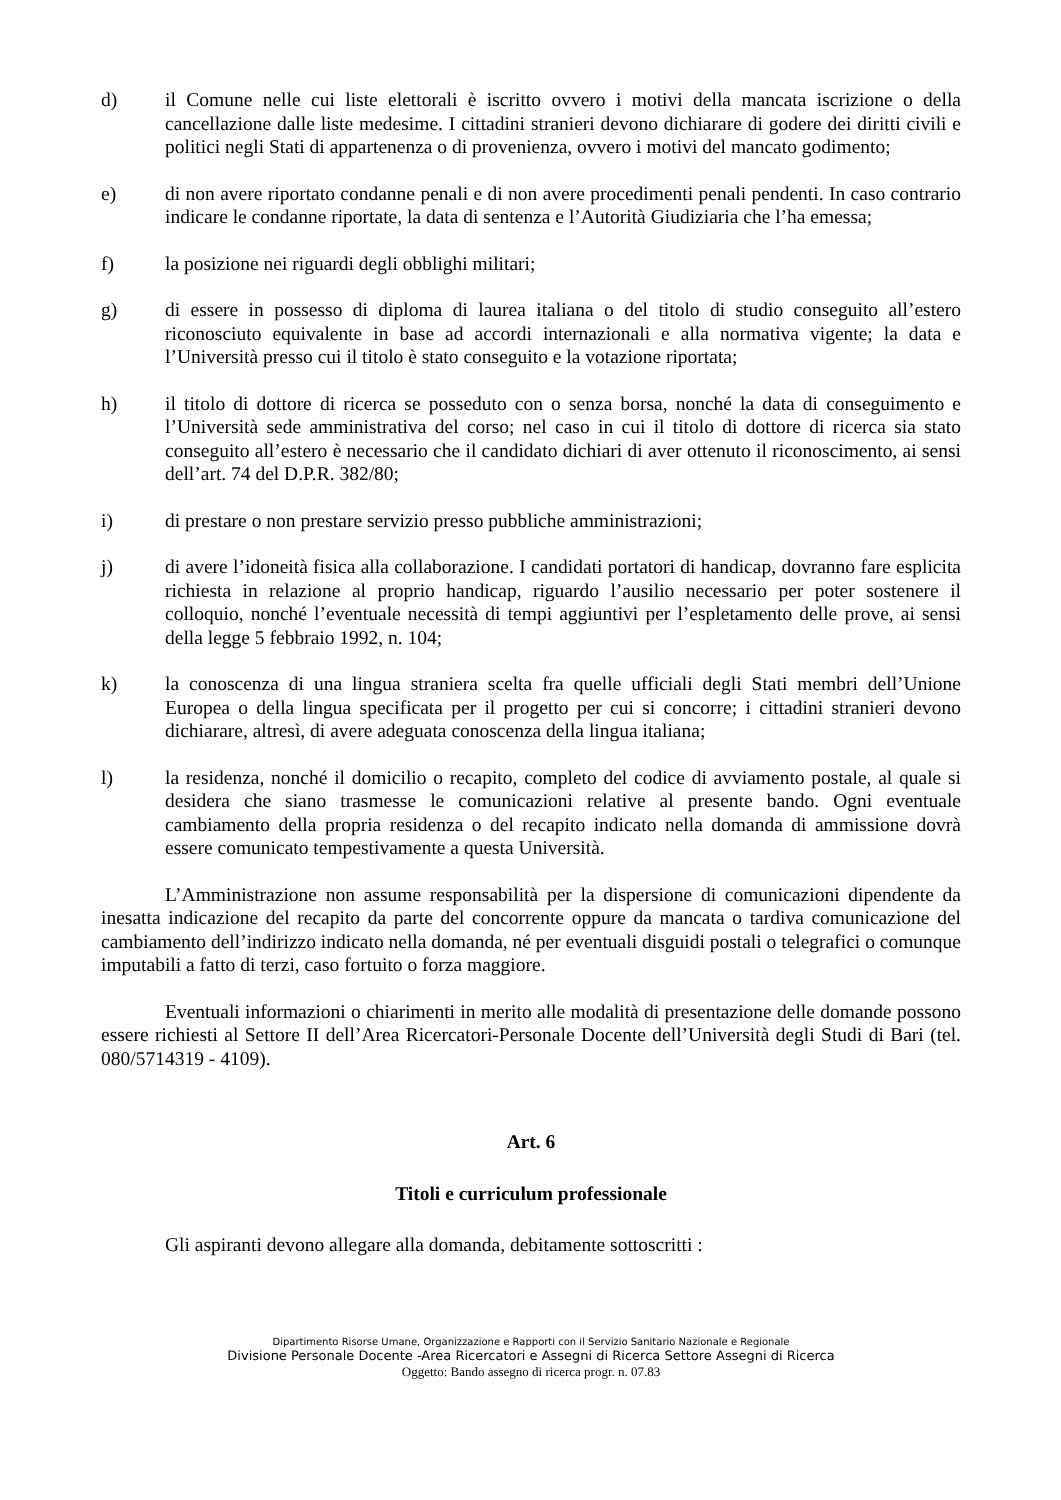d) il Comune nelle cui liste elettorali è iscritto ovvero i motivi della mancata iscrizione o della cancellazione dalle liste medesime. I cittadini stranieri devono dichiarare di godere dei diritti civili e politici negli Stati di appartenenza o di provenienza, ovvero i motivi del mancato godimento;
e) di non avere riportato condanne penali e di non avere procedimenti penali pendenti. In caso contrario indicare le condanne riportate, la data di sentenza e l’Autorità Giudiziaria che l’ha emessa;
f) la posizione nei riguardi degli obblighi militari;
g) di essere in possesso di diploma di laurea italiana o del titolo di studio conseguito all’estero riconosciuto equivalente in base ad accordi internazionali e alla normativa vigente; la data e l’Università presso cui il titolo è stato conseguito e la votazione riportata;
h) il titolo di dottore di ricerca se posseduto con o senza borsa, nonché la data di conseguimento e l’Università sede amministrativa del corso; nel caso in cui il titolo di dottore di ricerca sia stato conseguito all’estero è necessario che il candidato dichiari di aver ottenuto il riconoscimento, ai sensi dell’art. 74 del D.P.R. 382/80;
i) di prestare o non prestare servizio presso pubbliche amministrazioni;
j) di avere l’idoneità fisica alla collaborazione. I candidati portatori di handicap, dovranno fare esplicita richiesta in relazione al proprio handicap, riguardo l’ausilio necessario per poter sostenere il colloquio, nonché l’eventuale necessità di tempi aggiuntivi per l’espletamento delle prove, ai sensi della legge 5 febbraio 1992, n. 104;
k) la conoscenza di una lingua straniera scelta fra quelle ufficiali degli Stati membri dell’Unione Europea o della lingua specificata per il progetto per cui si concorre; i cittadini stranieri devono dichiarare, altresì, di avere adeguata conoscenza della lingua italiana;
l) la residenza, nonché il domicilio o recapito, completo del codice di avviamento postale, al quale si desidera che siano trasmesse le comunicazioni relative al presente bando. Ogni eventuale cambiamento della propria residenza o del recapito indicato nella domanda di ammissione dovrà essere comunicato tempestivamente a questa Università.
L’Amministrazione non assume responsabilità per la dispersione di comunicazioni dipendente da inesatta indicazione del recapito da parte del concorrente oppure da mancata o tardiva comunicazione del cambiamento dell’indirizzo indicato nella domanda, né per eventuali disguidi postali o telegrafici o comunque imputabili a fatto di terzi, caso fortuito o forza maggiore.
Eventuali informazioni o chiarimenti in merito alle modalità di presentazione delle domande possono essere richiesti al Settore II dell’Area Ricercatori-Personale Docente dell’Università degli Studi di Bari (tel. 080/5714319 - 4109).
Art. 6
Titoli e curriculum professionale
Gli aspiranti devono allegare alla domanda, debitamente sottoscritti :
Dipartimento Risorse Umane, Organizzazione e Rapporti con il Servizio Sanitario Nazionale e Regionale
Divisione Personale Docente -Area Ricercatori e Assegni di Ricerca Settore Assegni di Ricerca
Oggetto: Bando assegno di ricerca progr. n. 07.83